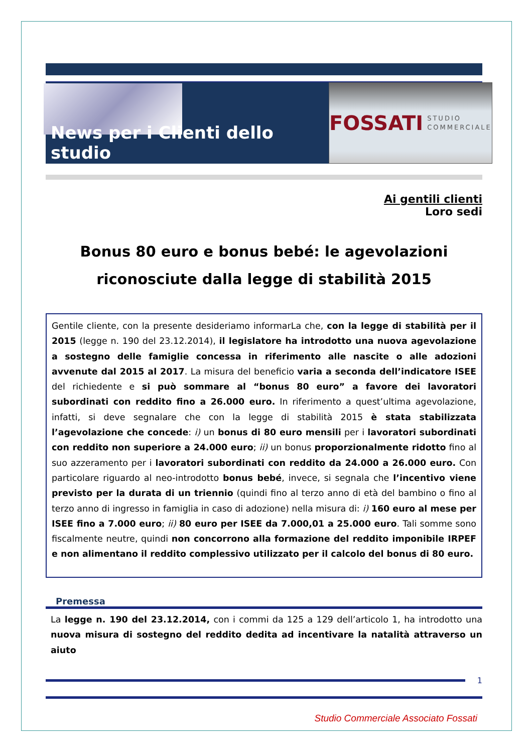News per i Clienti dello studio
FOSSATI STUDIO
COMMERCIALE
Ai gentili clienti
Loro sedi
Bonus 80 euro e bonus bebé: le agevolazioni
riconosciute dalla legge di stabilità 2015
Gentile cliente, con la presente desideriamo informarLa che, con la legge di stabilità per il 2015 (legge n. 190 del 23.12.2014), il legislatore ha introdotto una nuova agevolazione a sostegno delle famiglie concessa in riferimento alle nascite o alle adozioni avvenute dal 2015 al 2017. La misura del beneficio varia a seconda dell’indicatore ISEE del richiedente e si può sommare al “bonus 80 euro” a favore dei lavoratori subordinati con reddito fino a 26.000 euro. In riferimento a quest’ultima agevolazione, infatti, si deve segnalare che con la legge di stabilità 2015 è stata stabilizzata l’agevolazione che concede: i) un bonus di 80 euro mensili per i lavoratori subordinati con reddito non superiore a 24.000 euro; ii) un bonus proporzionalmente ridotto fino al suo azzeramento per i lavoratori subordinati con reddito da 24.000 a 26.000 euro. Con particolare riguardo al neo-introdotto bonus bebé, invece, si segnala che l’incentivo viene previsto per la durata di un triennio (quindi fino al terzo anno di età del bambino o fino al terzo anno di ingresso in famiglia in caso di adozione) nella misura di: i) 160 euro al mese per ISEE fino a 7.000 euro; ii) 80 euro per ISEE da 7.000,01 a 25.000 euro. Tali somme sono fiscalmente neutre, quindi non concorrono alla formazione del reddito imponibile IRPEF e non alimentano il reddito complessivo utilizzato per il calcolo del bonus di 80 euro.
Premessa
La legge n. 190 del 23.12.2014, con i commi da 125 a 129 dell’articolo 1, ha introdotto una nuova misura di sostegno del reddito dedita ad incentivare la natalità attraverso un aiuto
1
Studio Commerciale Associato Fossati